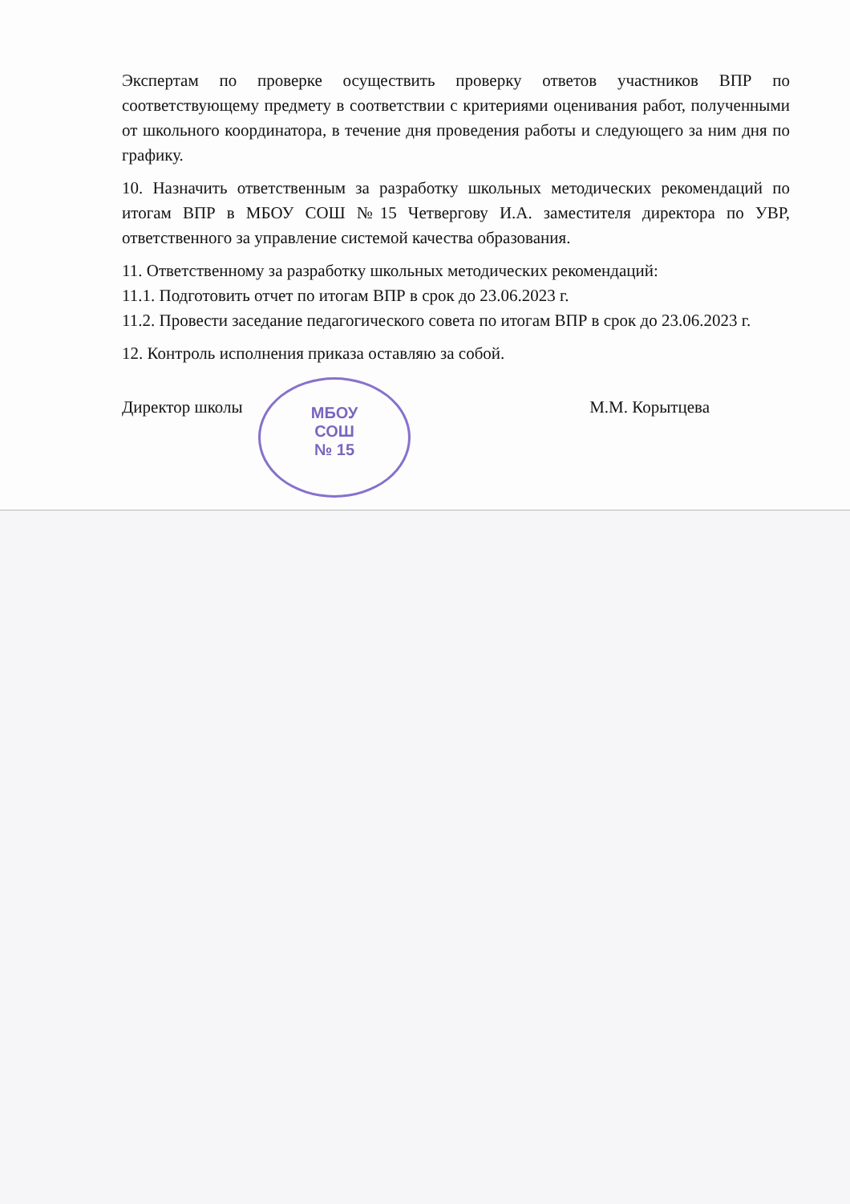МБОУ
СОШ
№ 15
Экспертам по проверке осуществить проверку ответов участников ВПР по соответствующему предмету в соответствии с критериями оценивания работ, полученными от школьного координатора, в течение дня проведения работы и следующего за ним дня по графику.
10. Назначить ответственным за разработку школьных методических рекомендаций по итогам ВПР в МБОУ СОШ №15 Четвергову И.А. заместителя директора по УВР, ответственного за управление системой качества образования.
11. Ответственному за разработку школьных методических рекомендаций:
11.1. Подготовить отчет по итогам ВПР в срок до 23.06.2023 г.
11.2. Провести заседание педагогического совета по итогам ВПР в срок до 23.06.2023 г.
12. Контроль исполнения приказа оставляю за собой.
Директор школы М.М. Корытцева